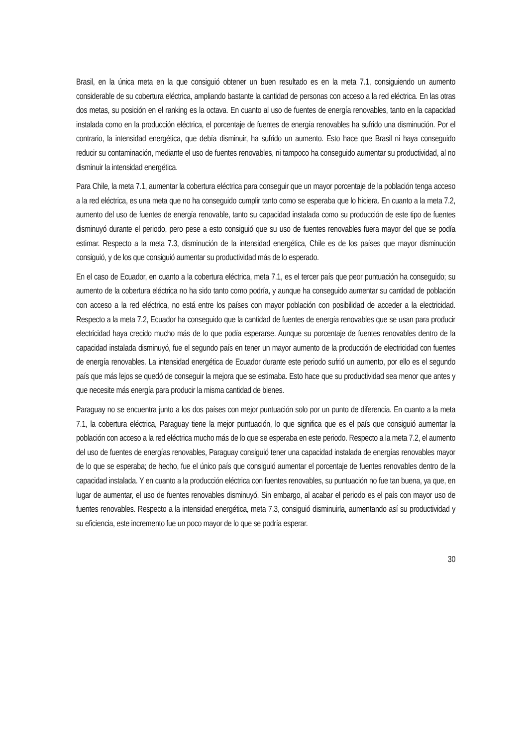Brasil, en la única meta en la que consiguió obtener un buen resultado es en la meta 7.1, consiguiendo un aumento considerable de su cobertura eléctrica, ampliando bastante la cantidad de personas con acceso a la red eléctrica. En las otras dos metas, su posición en el ranking es la octava. En cuanto al uso de fuentes de energía renovables, tanto en la capacidad instalada como en la producción eléctrica, el porcentaje de fuentes de energía renovables ha sufrido una disminución. Por el contrario, la intensidad energética, que debía disminuir, ha sufrido un aumento. Esto hace que Brasil ni haya conseguido reducir su contaminación, mediante el uso de fuentes renovables, ni tampoco ha conseguido aumentar su productividad, al no disminuir la intensidad energética.
Para Chile, la meta 7.1, aumentar la cobertura eléctrica para conseguir que un mayor porcentaje de la población tenga acceso a la red eléctrica, es una meta que no ha conseguido cumplir tanto como se esperaba que lo hiciera. En cuanto a la meta 7.2, aumento del uso de fuentes de energía renovable, tanto su capacidad instalada como su producción de este tipo de fuentes disminuyó durante el periodo, pero pese a esto consiguió que su uso de fuentes renovables fuera mayor del que se podía estimar. Respecto a la meta 7.3, disminución de la intensidad energética, Chile es de los países que mayor disminución consiguió, y de los que consiguió aumentar su productividad más de lo esperado.
En el caso de Ecuador, en cuanto a la cobertura eléctrica, meta 7.1, es el tercer país que peor puntuación ha conseguido; su aumento de la cobertura eléctrica no ha sido tanto como podría, y aunque ha conseguido aumentar su cantidad de población con acceso a la red eléctrica, no está entre los países con mayor población con posibilidad de acceder a la electricidad. Respecto a la meta 7.2, Ecuador ha conseguido que la cantidad de fuentes de energía renovables que se usan para producir electricidad haya crecido mucho más de lo que podía esperarse. Aunque su porcentaje de fuentes renovables dentro de la capacidad instalada disminuyó, fue el segundo país en tener un mayor aumento de la producción de electricidad con fuentes de energía renovables. La intensidad energética de Ecuador durante este periodo sufrió un aumento, por ello es el segundo país que más lejos se quedó de conseguir la mejora que se estimaba. Esto hace que su productividad sea menor que antes y que necesite más energía para producir la misma cantidad de bienes.
Paraguay no se encuentra junto a los dos países con mejor puntuación solo por un punto de diferencia. En cuanto a la meta 7.1, la cobertura eléctrica, Paraguay tiene la mejor puntuación, lo que significa que es el país que consiguió aumentar la población con acceso a la red eléctrica mucho más de lo que se esperaba en este periodo. Respecto a la meta 7.2, el aumento del uso de fuentes de energías renovables, Paraguay consiguió tener una capacidad instalada de energías renovables mayor de lo que se esperaba; de hecho, fue el único país que consiguió aumentar el porcentaje de fuentes renovables dentro de la capacidad instalada. Y en cuanto a la producción eléctrica con fuentes renovables, su puntuación no fue tan buena, ya que, en lugar de aumentar, el uso de fuentes renovables disminuyó. Sin embargo, al acabar el periodo es el país con mayor uso de fuentes renovables. Respecto a la intensidad energética, meta 7.3, consiguió disminuirla, aumentando así su productividad y su eficiencia, este incremento fue un poco mayor de lo que se podría esperar.
30